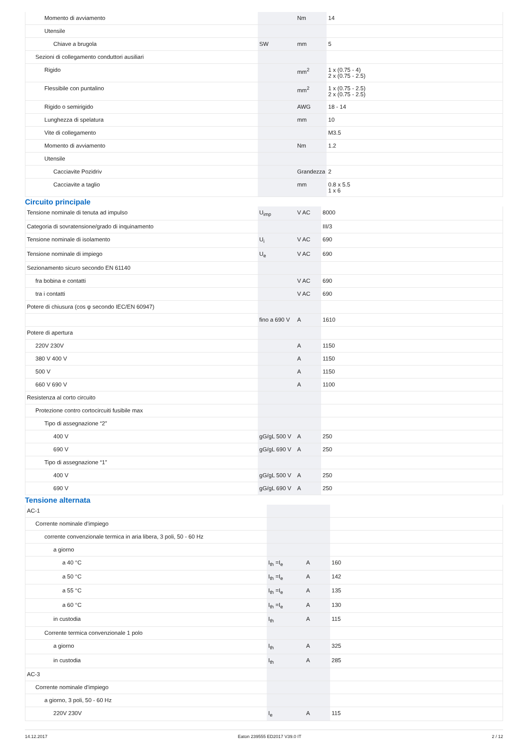| Momento di avviamento | | Nm | 14 |
| Utensile | | | |
| Chiave a brugola | SW | mm | 5 |
| Sezioni di collegamento conduttori ausiliari | | | |
| Rigido | | mm<sup>2</sup> | 1 x (0.75 - 4) 2 x (0.75 - 2.5) |
| Flessibile con puntalino | | mm<sup>2</sup> | 1 x (0.75 - 2.5) 2 x (0.75 - 2.5) |
| Rigido o semirigido | | AWG | 18 - 14 |
| Lunghezza di spelatura | | mm | 10 |
| Vite di collegamento | | | M3.5 |
| Momento di avviamento | | Nm | 1.2 |
| Utensile | | | |
| Cacciavite Pozidriv | | Grandezza | 2 |
| Cacciavite a taglio | | mm | 0.8 x 5.5 1 x 6 |
Circuito principale
| Tensione nominale di tenuta ad impulso | U<sub>imp</sub> | V AC | 8000 |
| Categoria di sovratensione/grado di inquinamento | | | III/3 |
| Tensione nominale di isolamento | U<sub>i</sub> | V AC | 690 |
| Tensione nominale di impiego | U<sub>e</sub> | V AC | 690 |
| Sezionamento sicuro secondo EN 61140 | | | |
| fra bobina e contatti | | V AC | 690 |
| tra i contatti | | V AC | 690 |
| Potere di chiusura (cos φ secondo IEC/EN 60947) | | | |
| | fino a 690 V | A | 1610 |
| Potere di apertura | | | |
| 220V 230V | | A | 1150 |
| 380 V 400 V | | A | 1150 |
| 500 V | | A | 1150 |
| 660 V 690 V | | A | 1100 |
| Resistenza al corto circuito | | | |
| Protezione contro cortocircuiti fusibile max | | | |
| Tipo di assegnazione “2” | | | |
| 400 V | gG/gL 500 V | A | 250 |
| 690 V | gG/gL 690 V | A | 250 |
| Tipo di assegnazione “1” | | | |
| 400 V | gG/gL 500 V | A | 250 |
| 690 V | gG/gL 690 V | A | 250 |
Tensione alternata
| AC-1 | | | |
| Corrente nominale d'impiego | | | |
| corrente convenzionale termica in aria libera, 3 poli, 50 - 60 Hz | | | |
| a giorno | | | |
| a 40 °C | I<sub>th</sub> =I<sub>e</sub> | A | 160 |
| a 50 °C | I<sub>th</sub> =I<sub>e</sub> | A | 142 |
| a 55 °C | I<sub>th</sub> =I<sub>e</sub> | A | 135 |
| a 60 °C | I<sub>th</sub> =I<sub>e</sub> | A | 130 |
| in custodia | I<sub>th</sub> | A | 115 |
| Corrente termica convenzionale 1 polo | | | |
| a giorno | I<sub>th</sub> | A | 325 |
| in custodia | I<sub>th</sub> | A | 285 |
| AC-3 | | | |
| Corrente nominale d'impiego | | | |
| a giorno, 3 poli, 50 - 60 Hz | | | |
| 220V 230V | I<sub>e</sub> | A | 115 |
14.12.2017 Eaton 239555 ED2017 V39.0 IT 2 / 12